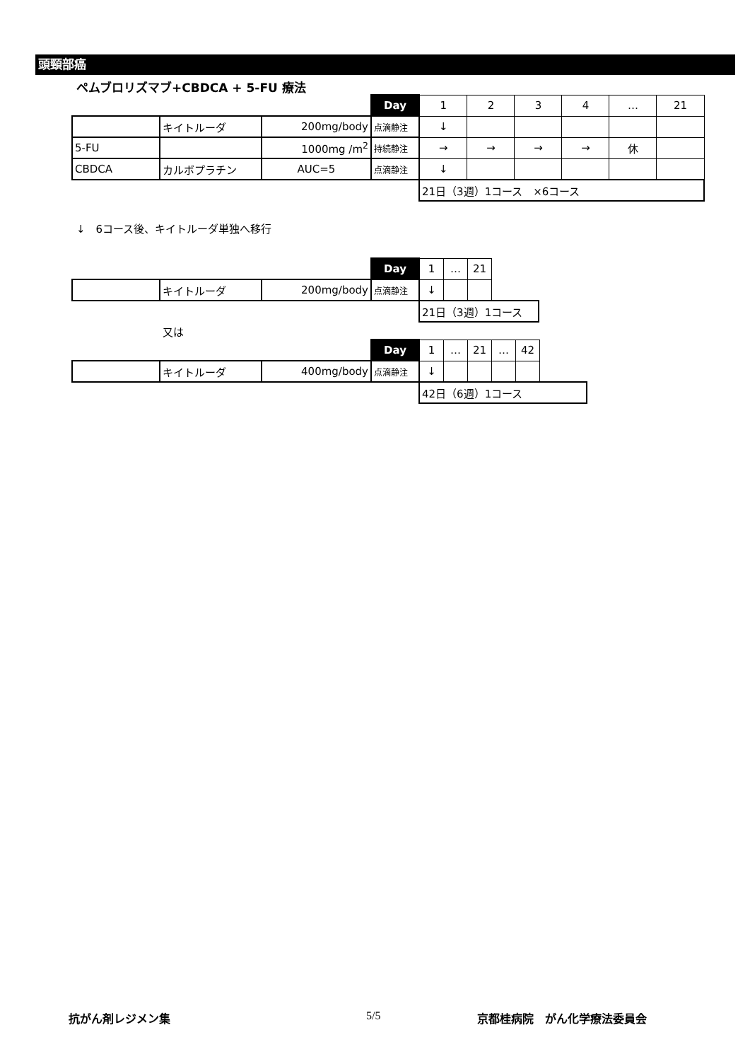頭頸部癌
ペムブロリズマブ+CBDCA + 5-FU 療法
| | | | Day | 1 | 2 | 3 | 4 | … | 21 |
| | キイトルーダ | 200mg/body | 点滴静注 | ↓ | | | | | |
| 5-FU | | 1000mg /m<sup>2</sup> | 持続静注 | → | → | → | → | 休 | |
| CBDCA | カルボプラチン | AUC=5 | 点滴静注 | ↓ | | | | | |
| | | | | 21日（3週）1コース ×6コース | | | | | |
↓　6コース後、キイトルーダ単独へ移行
| | | | Day | 1 | … | 21 | |
| | キイトルーダ | 200mg/body | 点滴静注 | ↓ | | | |
| | | | | 21日（3週）1コース | | | |
又は
| | | | Day | 1 | … | 21 | … | 42 | |
| | キイトルーダ | 400mg/body | 点滴静注 | ↓ | | | | | |
| | | | | 42日（6週）1コース | | | | | |
抗がん剤レジメン集 5/5 京都桂病院　がん化学療法委員会